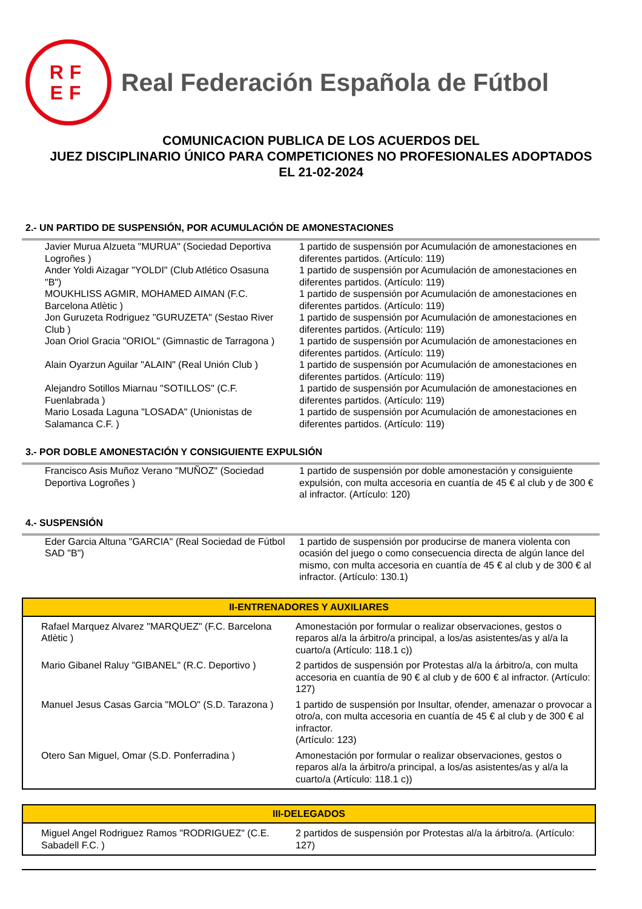RF
EF
Real Federación Española de Fútbol
COMUNICACION PUBLICA DE LOS ACUERDOS DEL
JUEZ DISCIPLINARIO ÚNICO PARA COMPETICIONES NO PROFESIONALES ADOPTADOS
EL 21-02-2024
2.- UN PARTIDO DE SUSPENSIÓN, POR ACUMULACIÓN DE AMONESTACIONES
| Javier Murua Alzueta "MURUA" (Sociedad Deportiva Logroñes ) | 1 partido de suspensión por Acumulación de amonestaciones en diferentes partidos. (Artículo: 119) |
| Ander Yoldi Aizagar "YOLDI" (Club Atlético Osasuna "B") | 1 partido de suspensión por Acumulación de amonestaciones en diferentes partidos. (Artículo: 119) |
| MOUKHLISS AGMIR, MOHAMED AIMAN (F.C. Barcelona Atlètic ) | 1 partido de suspensión por Acumulación de amonestaciones en diferentes partidos. (Artículo: 119) |
| Jon Guruzeta Rodriguez "GURUZETA" (Sestao River Club ) | 1 partido de suspensión por Acumulación de amonestaciones en diferentes partidos. (Artículo: 119) |
| Joan Oriol Gracia "ORIOL" (Gimnastic de Tarragona ) | 1 partido de suspensión por Acumulación de amonestaciones en diferentes partidos. (Artículo: 119) |
| Alain Oyarzun Aguilar "ALAIN" (Real Unión Club ) | 1 partido de suspensión por Acumulación de amonestaciones en diferentes partidos. (Artículo: 119) |
| Alejandro Sotillos Miarnau "SOTILLOS" (C.F. Fuenlabrada ) | 1 partido de suspensión por Acumulación de amonestaciones en diferentes partidos. (Artículo: 119) |
| Mario Losada Laguna "LOSADA" (Unionistas de Salamanca C.F. ) | 1 partido de suspensión por Acumulación de amonestaciones en diferentes partidos. (Artículo: 119) |
3.- POR DOBLE AMONESTACIÓN Y CONSIGUIENTE EXPULSIÓN
| Francisco Asis Muñoz Verano "MUÑOZ" (Sociedad Deportiva Logroñes ) | 1 partido de suspensión por doble amonestación y consiguiente expulsión, con multa accesoria en cuantía de 45 € al club y de 300 € al infractor. (Artículo: 120) |
4.- SUSPENSIÓN
| Eder Garcia Altuna "GARCIA" (Real Sociedad de Fútbol SAD "B") | 1 partido de suspensión por producirse de manera violenta con ocasión del juego o como consecuencia directa de algún lance del mismo, con multa accesoria en cuantía de 45 € al club y de 300 € al infractor. (Artículo: 130.1) |
II-ENTRENADORES Y AUXILIARES
| Rafael Marquez Alvarez "MARQUEZ" (F.C. Barcelona Atlètic ) | Amonestación por formular o realizar observaciones, gestos o reparos al/a la árbitro/a principal, a los/as asistentes/as y al/a la cuarto/a (Artículo: 118.1 c)) |
| Mario Gibanel Raluy "GIBANEL" (R.C. Deportivo ) | 2 partidos de suspensión por Protestas al/a la árbitro/a, con multa accesoria en cuantía de 90 € al club y de 600 € al infractor. (Artículo: 127) |
| Manuel Jesus Casas Garcia "MOLO" (S.D. Tarazona ) | 1 partido de suspensión por Insultar, ofender, amenazar o provocar a otro/a, con multa accesoria en cuantía de 45 € al club y de 300 € al infractor. (Artículo: 123) |
| Otero San Miguel, Omar (S.D. Ponferradina ) | Amonestación por formular o realizar observaciones, gestos o reparos al/a la árbitro/a principal, a los/as asistentes/as y al/a la cuarto/a (Artículo: 118.1 c)) |
III-DELEGADOS
| Miguel Angel Rodriguez Ramos "RODRIGUEZ" (C.E. Sabadell F.C. ) | 2 partidos de suspensión por Protestas al/a la árbitro/a. (Artículo: 127) |